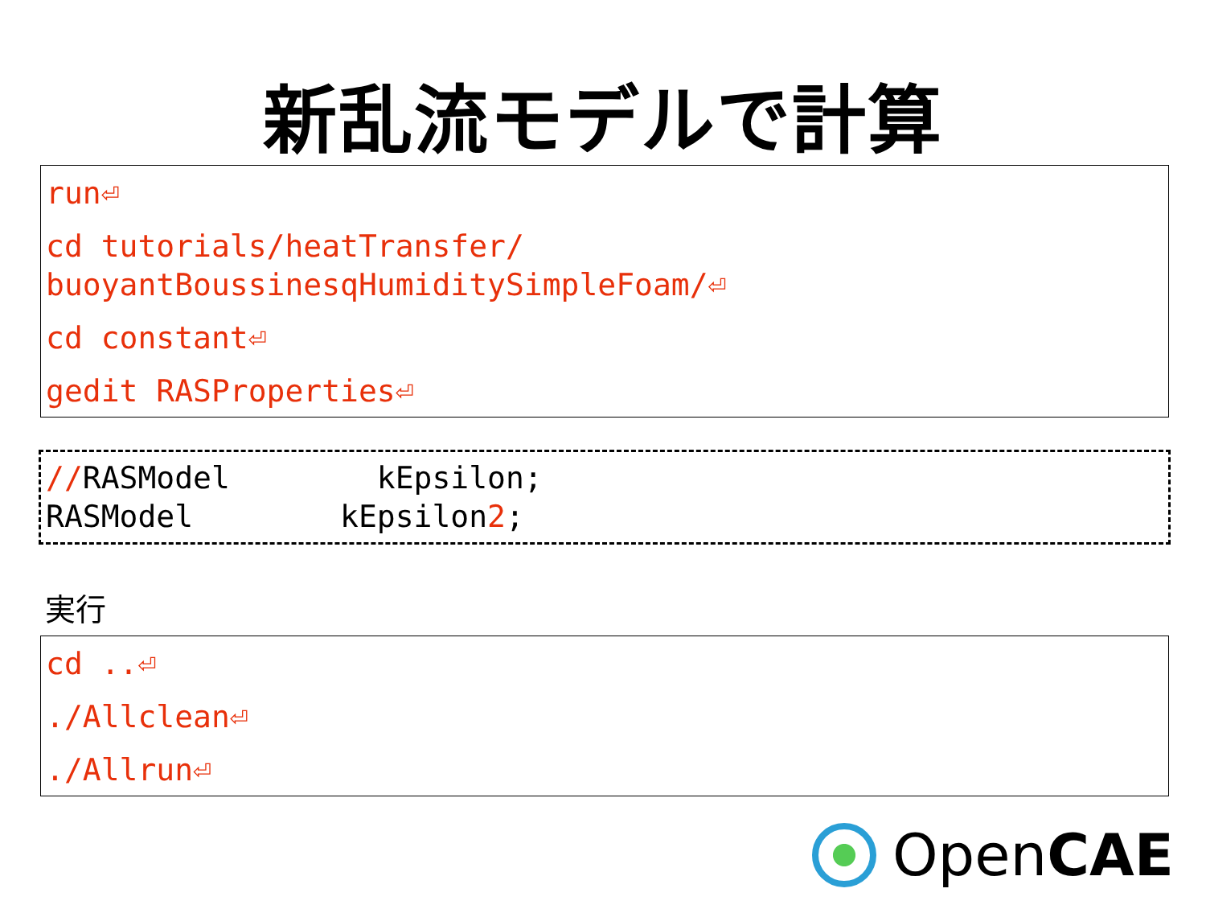新乱流モデルで計算
run⏎
cd tutorials/heatTransfer/
buoyantBoussinesqHumiditySimpleFoam/⏎
cd constant⏎
gedit RASProperties⏎
//RASModel kEpsilon; RASModel kEpsilon2;
実行
cd ..⏎
./Allclean⏎
./Allrun⏎
OpenCAE